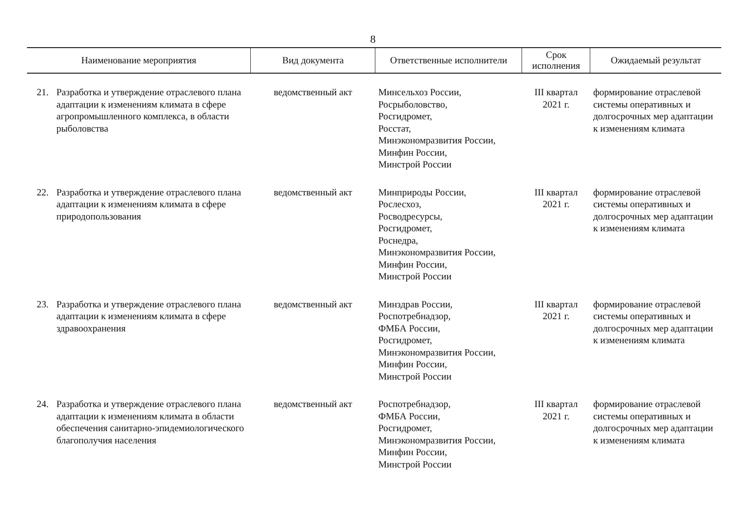8
| Наименование мероприятия | | Вид документа | Ответственные исполнители | Срок исполнения | Ожидаемый результат |
| --- | --- | --- | --- | --- | --- |
| 21. | Разработка и утверждение отраслевого плана адаптации к изменениям климата в сфере агропромышленного комплекса, в области рыболовства | ведомственный акт | Минсельхоз России, Росрыболовство, Росгидромет, Росстат, Минэкономразвития России, Минфин России, Минстрой России | III квартал 2021 г. | формирование отраслевой системы оперативных и долгосрочных мер адаптации к изменениям климата |
| 22. | Разработка и утверждение отраслевого плана адаптации к изменениям климата в сфере природопользования | ведомственный акт | Минприроды России, Рослесхоз, Росводресурсы, Росгидромет, Роснедра, Минэкономразвития России, Минфин России, Минстрой России | III квартал 2021 г. | формирование отраслевой системы оперативных и долгосрочных мер адаптации к изменениям климата |
| 23. | Разработка и утверждение отраслевого плана адаптации к изменениям климата в сфере здравоохранения | ведомственный акт | Минздрав России, Роспотребнадзор, ФМБА России, Росгидромет, Минэкономразвития России, Минфин России, Минстрой России | III квартал 2021 г. | формирование отраслевой системы оперативных и долгосрочных мер адаптации к изменениям климата |
| 24. | Разработка и утверждение отраслевого плана адаптации к изменениям климата в области обеспечения санитарно-эпидемиологического благополучия населения | ведомственный акт | Роспотребнадзор, ФМБА России, Росгидромет, Минэкономразвития России, Минфин России, Минстрой России | III квартал 2021 г. | формирование отраслевой системы оперативных и долгосрочных мер адаптации к изменениям климата |